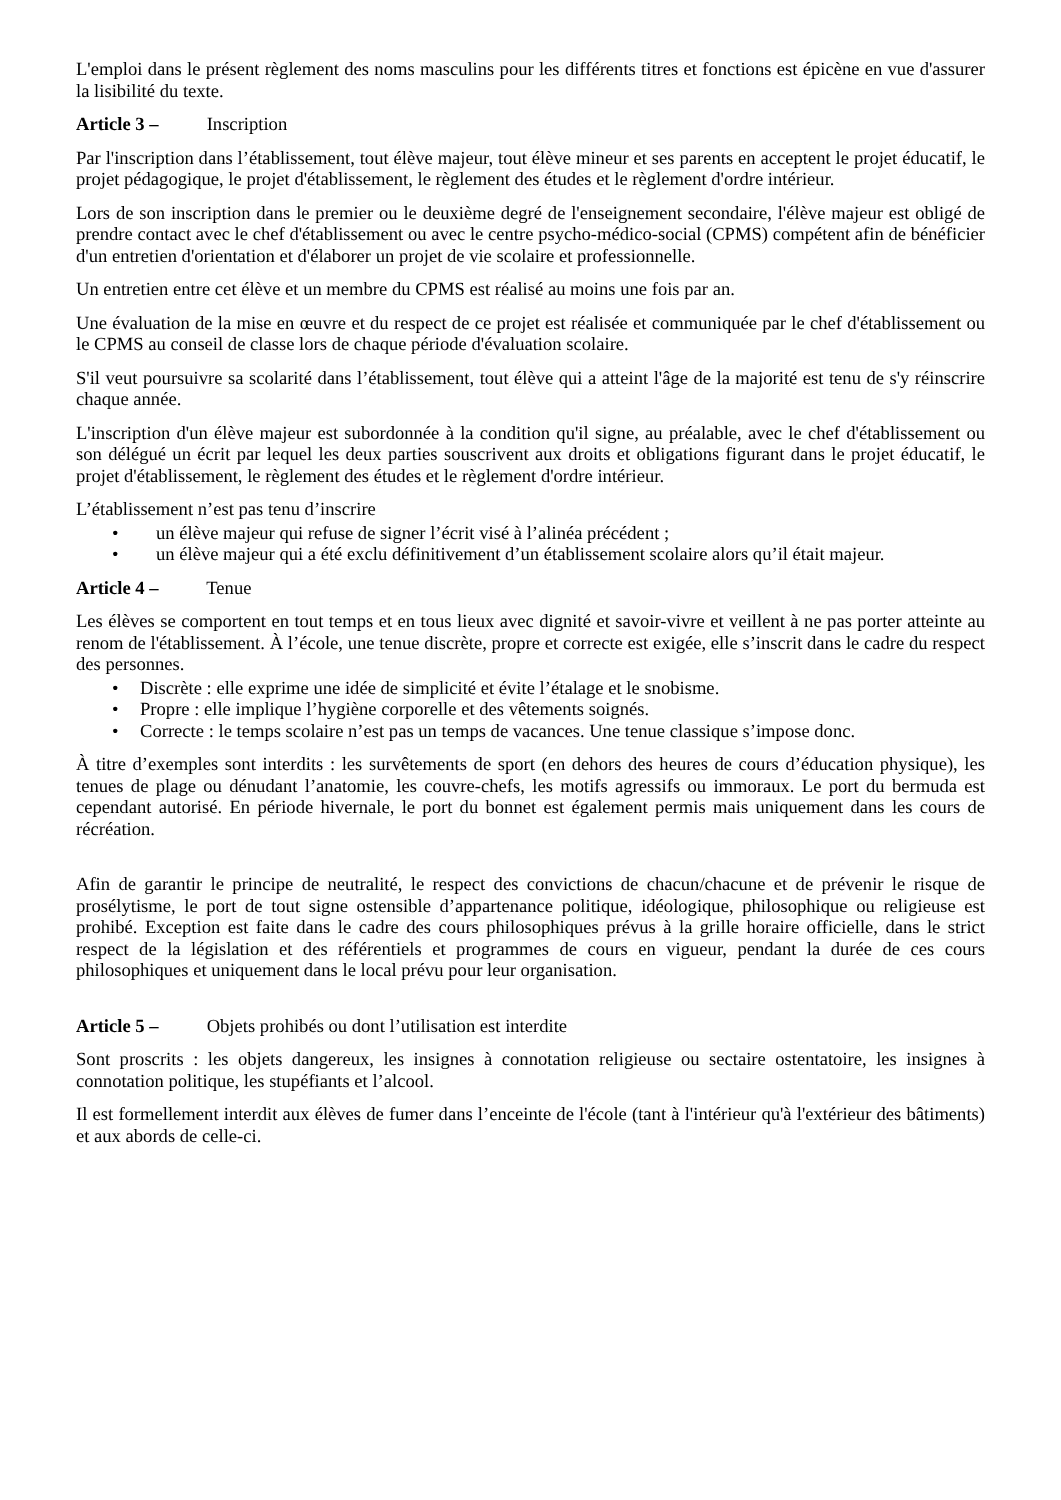L'emploi dans le présent règlement des noms masculins pour les différents titres et fonctions est épicène en vue d'assurer la lisibilité du texte.
Article 3 – Inscription
Par l'inscription dans l’établissement, tout élève majeur, tout élève mineur et ses parents en acceptent le projet éducatif, le projet pédagogique, le projet d'établissement, le règlement des études et le règlement d'ordre intérieur.
Lors de son inscription dans le premier ou le deuxième degré de l'enseignement secondaire, l'élève majeur est obligé de prendre contact avec le chef d'établissement ou avec le centre psycho-médico-social (CPMS) compétent afin de bénéficier d'un entretien d'orientation et d'élaborer un projet de vie scolaire et professionnelle.
Un entretien entre cet élève et un membre du CPMS est réalisé au moins une fois par an.
Une évaluation de la mise en œuvre et du respect de ce projet est réalisée et communiquée par le chef d'établissement ou le CPMS au conseil de classe lors de chaque période d'évaluation scolaire.
S'il veut poursuivre sa scolarité dans l’établissement, tout élève qui a atteint l'âge de la majorité est tenu de s'y réinscrire chaque année.
L'inscription d'un élève majeur est subordonnée à la condition qu'il signe, au préalable, avec le chef d'établissement ou son délégué un écrit par lequel les deux parties souscrivent aux droits et obligations figurant dans le projet éducatif, le projet d'établissement, le règlement des études et le règlement d'ordre intérieur.
L’établissement n’est pas tenu d’inscrire
• un élève majeur qui refuse de signer l’écrit visé à l’alinéa précédent ;
• un élève majeur qui a été exclu définitivement d’un établissement scolaire alors qu’il était majeur.
Article 4 – Tenue
Les élèves se comportent en tout temps et en tous lieux avec dignité et savoir-vivre et veillent à ne pas porter atteinte au renom de l'établissement. À l’école, une tenue discrète, propre et correcte est exigée, elle s’inscrit dans le cadre du respect des personnes.
• Discrète : elle exprime une idée de simplicité et évite l’étalage et le snobisme.
• Propre : elle implique l’hygiène corporelle et des vêtements soignés.
• Correcte : le temps scolaire n’est pas un temps de vacances. Une tenue classique s’impose donc.
À titre d’exemples sont interdits : les survêtements de sport (en dehors des heures de cours d’éducation physique), les tenues de plage ou dénudant l’anatomie, les couvre-chefs, les motifs agressifs ou immoraux. Le port du bermuda est cependant autorisé. En période hivernale, le port du bonnet est également permis mais uniquement dans les cours de récréation.
Afin de garantir le principe de neutralité, le respect des convictions de chacun/chacune et de prévenir le risque de prosélytisme, le port de tout signe ostensible d’appartenance politique, idéologique, philosophique ou religieuse est prohibé. Exception est faite dans le cadre des cours philosophiques prévus à la grille horaire officielle, dans le strict respect de la législation et des référentiels et programmes de cours en vigueur, pendant la durée de ces cours philosophiques et uniquement dans le local prévu pour leur organisation.
Article 5 – Objets prohibés ou dont l’utilisation est interdite
Sont proscrits : les objets dangereux, les insignes à connotation religieuse ou sectaire ostentatoire, les insignes à connotation politique, les stupéfiants et l’alcool.
Il est formellement interdit aux élèves de fumer dans l’enceinte de l'école (tant à l'intérieur qu'à l'extérieur des bâtiments) et aux abords de celle-ci.